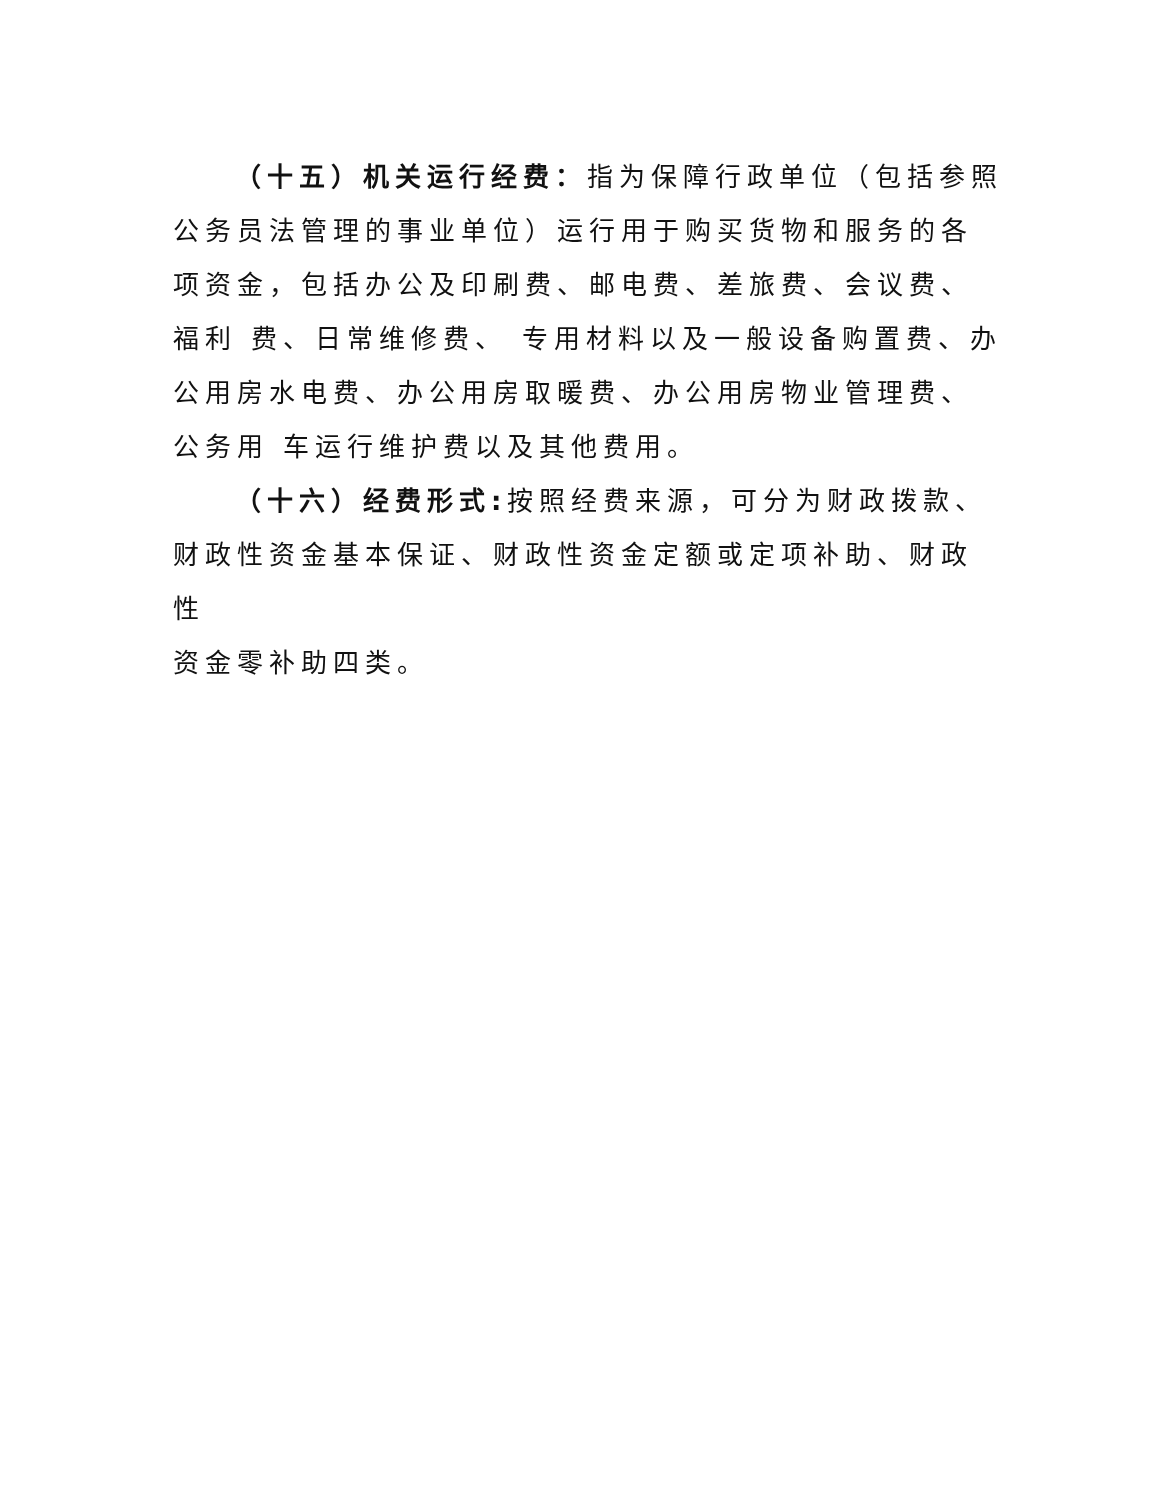（十五）机关运行经费：指为保障行政单位（包括参照公务员法管理的事业单位）运行用于购买货物和服务的各项资金，包括办公及印刷费、邮电费、差旅费、会议费、福利 费、日常维修费、 专用材料以及一般设备购置费、办公用房水电费、办公用房取暖费、办公用房物业管理费、公务用 车运行维护费以及其他费用。
（十六）经费形式: 按照经费来源，可分为财政拨款、
财政性资金基本保证、财政性资金定额或定项补助、财政性
资金零补助四类。